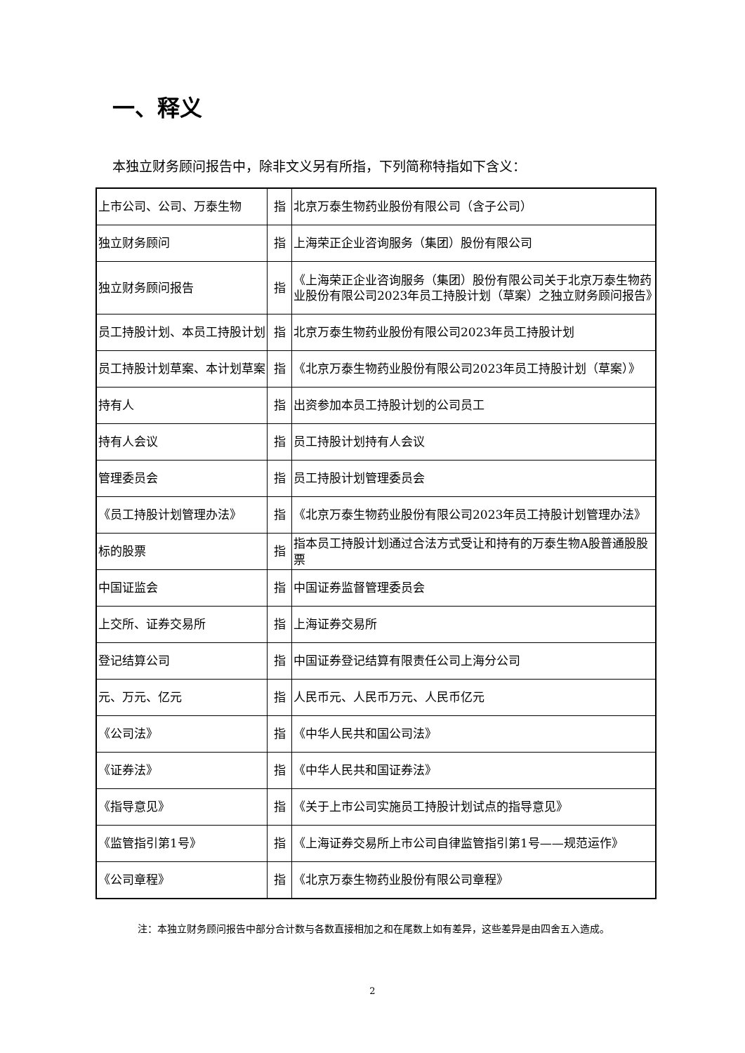一、释义
本独立财务顾问报告中，除非文义另有所指，下列简称特指如下含义：
| 上市公司、公司、万泰生物 | 指 | 北京万泰生物药业股份有限公司（含子公司） |
| 独立财务顾问 | 指 | 上海荣正企业咨询服务（集团）股份有限公司 |
| 独立财务顾问报告 | 指 | 《上海荣正企业咨询服务（集团）股份有限公司关于北京万泰生物药业股份有限公司2023年员工持股计划（草案）之独立财务顾问报告》 |
| 员工持股计划、本员工持股计划 | 指 | 北京万泰生物药业股份有限公司2023年员工持股计划 |
| 员工持股计划草案、本计划草案 | 指 | 《北京万泰生物药业股份有限公司2023年员工持股计划（草案）》 |
| 持有人 | 指 | 出资参加本员工持股计划的公司员工 |
| 持有人会议 | 指 | 员工持股计划持有人会议 |
| 管理委员会 | 指 | 员工持股计划管理委员会 |
| 《员工持股计划管理办法》 | 指 | 《北京万泰生物药业股份有限公司2023年员工持股计划管理办法》 |
| 标的股票 | 指 | 指本员工持股计划通过合法方式受让和持有的万泰生物A股普通股股票 |
| 中国证监会 | 指 | 中国证券监督管理委员会 |
| 上交所、证券交易所 | 指 | 上海证券交易所 |
| 登记结算公司 | 指 | 中国证券登记结算有限责任公司上海分公司 |
| 元、万元、亿元 | 指 | 人民币元、人民币万元、人民币亿元 |
| 《公司法》 | 指 | 《中华人民共和国公司法》 |
| 《证券法》 | 指 | 《中华人民共和国证券法》 |
| 《指导意见》 | 指 | 《关于上市公司实施员工持股计划试点的指导意见》 |
| 《监管指引第1号》 | 指 | 《上海证券交易所上市公司自律监管指引第1号——规范运作》 |
| 《公司章程》 | 指 | 《北京万泰生物药业股份有限公司章程》 |
注：本独立财务顾问报告中部分合计数与各数直接相加之和在尾数上如有差异，这些差异是由四舍五入造成。
2